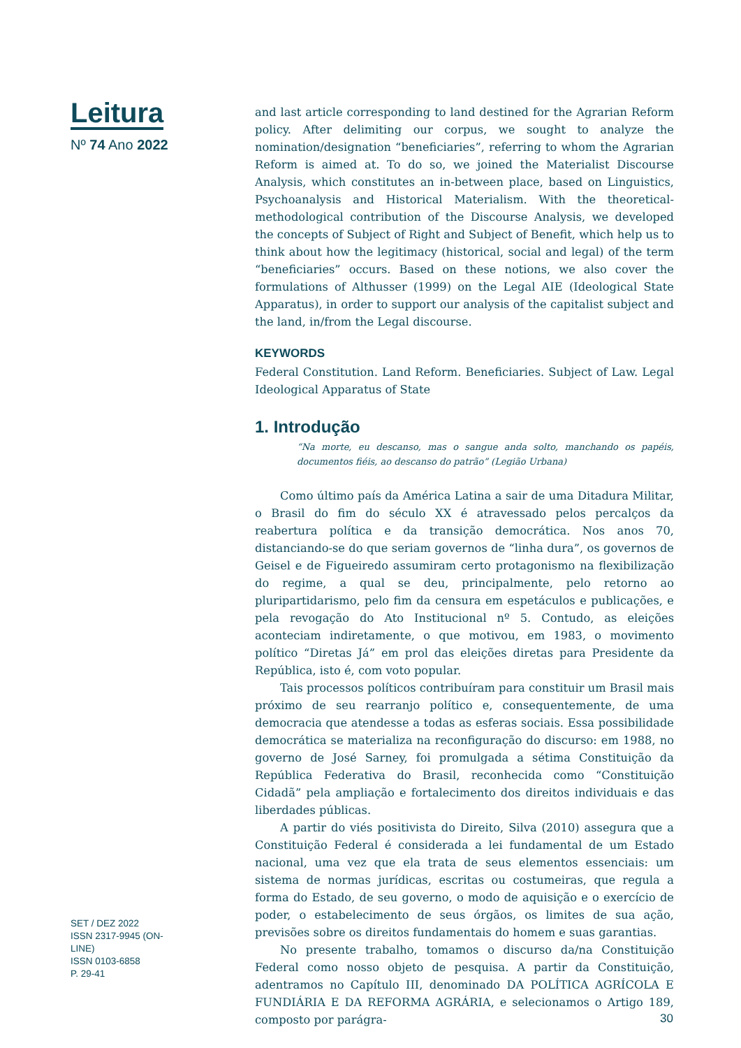Leitura
Nº 74 Ano 2022
SET / DEZ 2022
ISSN 2317-9945 (ON-LINE)
ISSN 0103-6858
P. 29-41
and last article corresponding to land destined for the Agrarian Reform policy. After delimiting our corpus, we sought to analyze the nomination/designation “beneficiaries”, referring to whom the Agrarian Reform is aimed at. To do so, we joined the Materialist Discourse Analysis, which constitutes an in-between place, based on Linguistics, Psychoanalysis and Historical Materialism. With the theoretical-methodological contribution of the Discourse Analysis, we developed the concepts of Subject of Right and Subject of Benefit, which help us to think about how the legitimacy (historical, social and legal) of the term “beneficiaries” occurs. Based on these notions, we also cover the formulations of Althusser (1999) on the Legal AIE (Ideological State Apparatus), in order to support our analysis of the capitalist subject and the land, in/from the Legal discourse.
KEYWORDS
Federal Constitution. Land Reform. Beneficiaries. Subject of Law. Legal Ideological Apparatus of State
1. Introdução
“Na morte, eu descanso, mas o sangue anda solto, manchando os papéis, documentos fiéis, ao descanso do patrão” (Legião Urbana)
Como último país da América Latina a sair de uma Ditadura Militar, o Brasil do fim do século XX é atravessado pelos percalços da reabertura política e da transição democrática. Nos anos 70, distanciando-se do que seriam governos de “linha dura”, os governos de Geisel e de Figueiredo assumiram certo protagonismo na flexibilização do regime, a qual se deu, principalmente, pelo retorno ao pluripartidarismo, pelo fim da censura em espetáculos e publicações, e pela revogação do Ato Institucional nº 5. Contudo, as eleições aconteciam indiretamente, o que motivou, em 1983, o movimento político “Diretas Já” em prol das eleições diretas para Presidente da República, isto é, com voto popular.
Tais processos políticos contribuíram para constituir um Brasil mais próximo de seu rearranjo político e, consequentemente, de uma democracia que atendesse a todas as esferas sociais. Essa possibilidade democrática se materializa na reconfiguração do discurso: em 1988, no governo de José Sarney, foi promulgada a sétima Constituição da República Federativa do Brasil, reconhecida como “Constituição Cidadã” pela ampliação e fortalecimento dos direitos individuais e das liberdades públicas.
A partir do viés positivista do Direito, Silva (2010) assegura que a Constituição Federal é considerada a lei fundamental de um Estado nacional, uma vez que ela trata de seus elementos essenciais: um sistema de normas jurídicas, escritas ou costumeiras, que regula a forma do Estado, de seu governo, o modo de aquisição e o exercício de poder, o estabelecimento de seus órgãos, os limites de sua ação, previsões sobre os direitos fundamentais do homem e suas garantias.
No presente trabalho, tomamos o discurso da/na Constituição Federal como nosso objeto de pesquisa. A partir da Constituição, adentramos no Capítulo III, denominado DA POLÍTICA AGRÍCOLA E FUNDIÁRIA E DA REFORMA AGRÁRIA, e selecionamos o Artigo 189, composto por parágra-
30